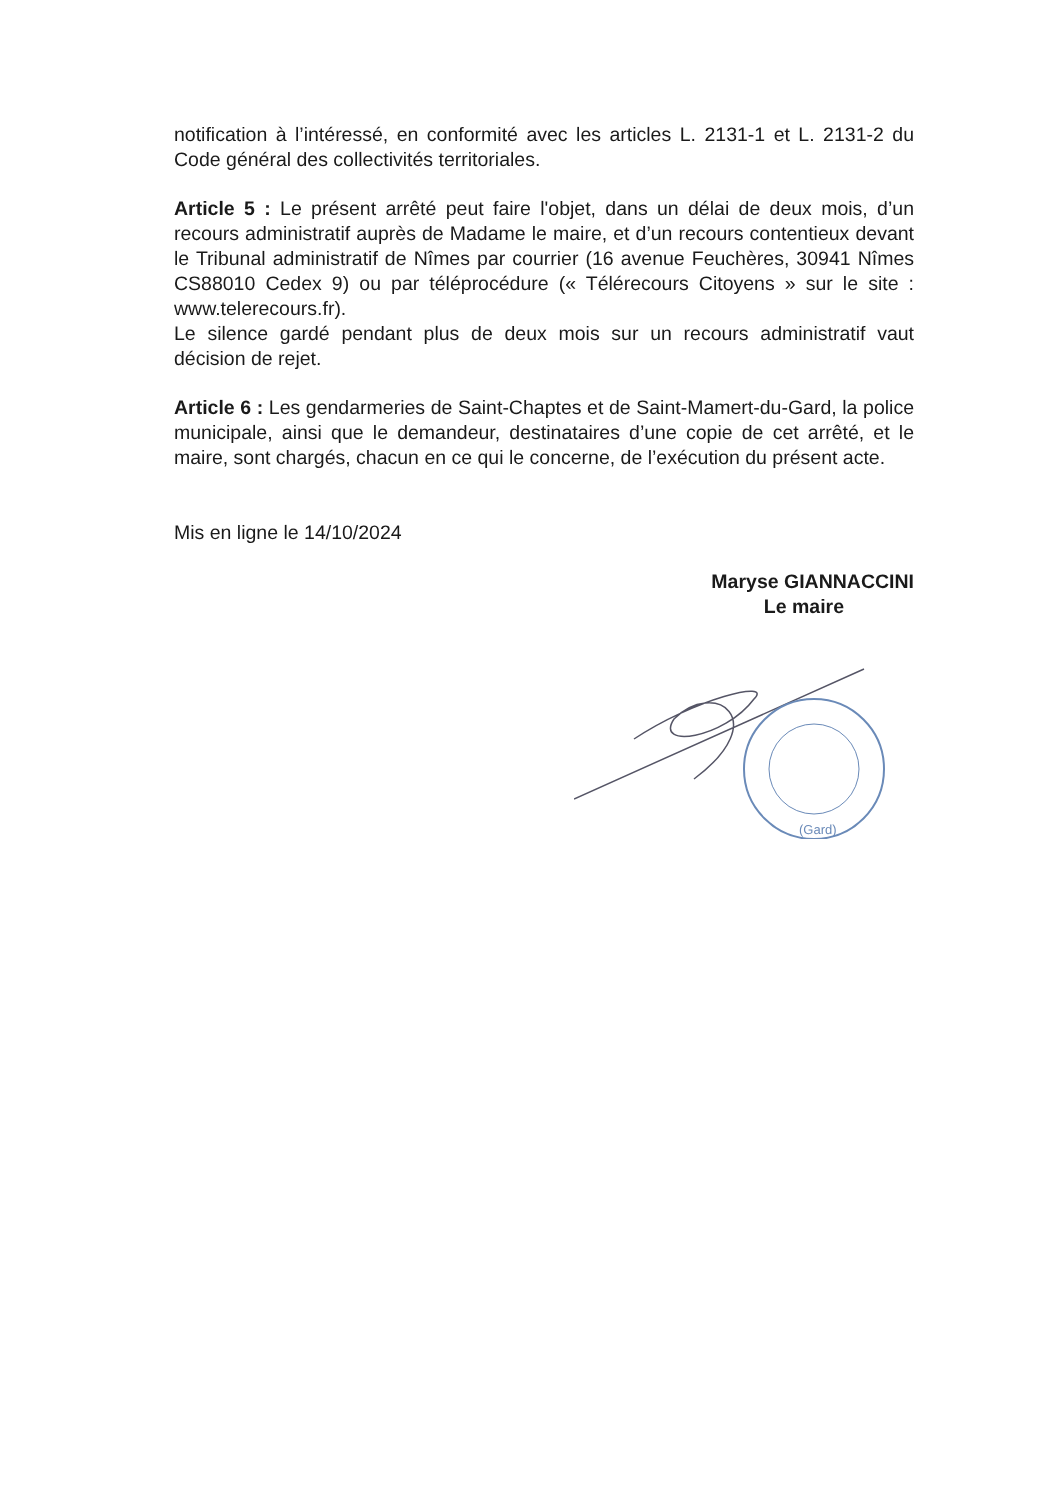notification à l’intéressé, en conformité avec les articles L. 2131-1 et L. 2131-2 du Code général des collectivités territoriales.
Article 5 : Le présent arrêté peut faire l'objet, dans un délai de deux mois, d’un recours administratif auprès de Madame le maire, et d’un recours contentieux devant le Tribunal administratif de Nîmes par courrier (16 avenue Feuchères, 30941 Nîmes CS88010 Cedex 9) ou par téléprocédure (« Télérecours Citoyens » sur le site : www.telerecours.fr).
Le silence gardé pendant plus de deux mois sur un recours administratif vaut décision de rejet.
Article 6 : Les gendarmeries de Saint-Chaptes et de Saint-Mamert-du-Gard, la police municipale, ainsi que le demandeur, destinataires d’une copie de cet arrêté, et le maire, sont chargés, chacun en ce qui le concerne, de l’exécution du présent acte.
Mis en ligne le 14/10/2024
Maryse GIANNACCINI
Le maire
(Gard)